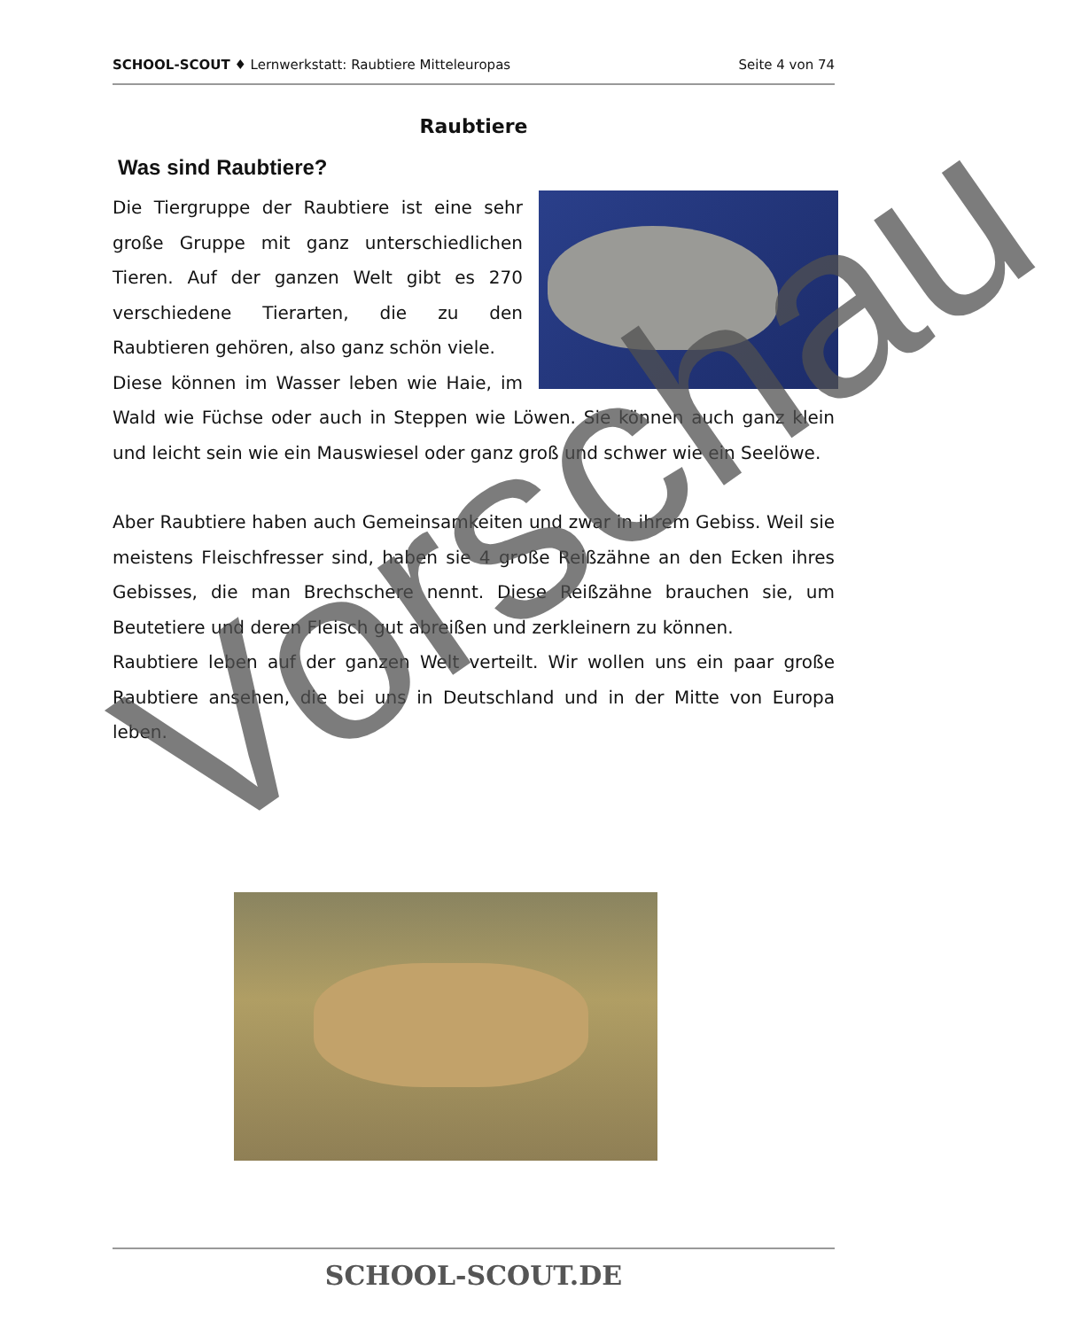SCHOOL-SCOUT ♦ Lernwerkstatt: Raubtiere Mitteleuropas Seite 4 von 74
Raubtiere
Was sind Raubtiere?
Die Tiergruppe der Raubtiere ist eine sehr große Gruppe mit ganz unterschiedlichen Tieren. Auf der ganzen Welt gibt es 270 verschiedene Tierarten, die zu den Raubtieren gehören, also ganz schön viele.
Diese können im Wasser leben wie Haie, im Wald wie Füchse oder auch in Steppen wie Löwen. Sie können auch ganz klein und leicht sein wie ein Mauswiesel oder ganz groß und schwer wie ein Seelöwe.
Aber Raubtiere haben auch Gemeinsamkeiten und zwar in ihrem Gebiss. Weil sie meistens Fleischfresser sind, haben sie 4 große Reißzähne an den Ecken ihres Gebisses, die man Brechschere nennt. Diese Reißzähne brauchen sie, um Beutetiere und deren Fleisch gut abreißen und zerkleinern zu können.
Raubtiere leben auf der ganzen Welt verteilt. Wir wollen uns ein paar große Raubtiere ansehen, die bei uns in Deutschland und in der Mitte von Europa leben.
SCHOOL-SCOUT.DE
Vorschau